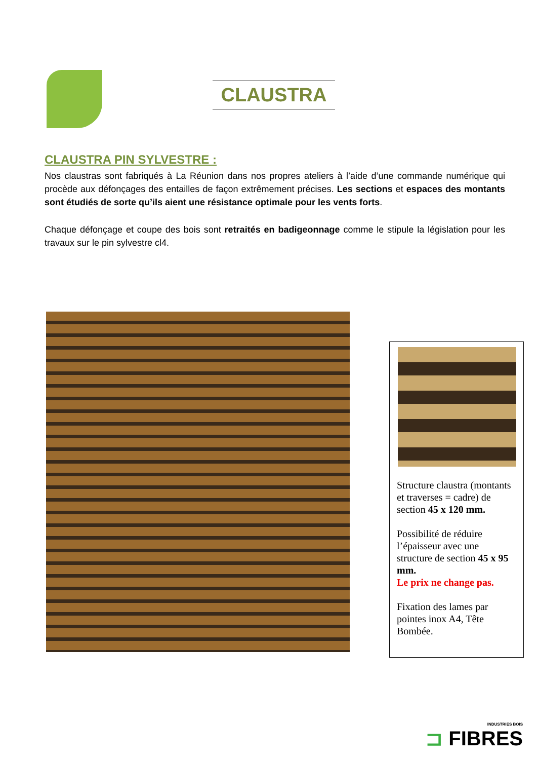CLAUSTRA
CLAUSTRA PIN SYLVESTRE :
Nos claustras sont fabriqués à La Réunion dans nos propres ateliers à l’aide d’une commande numérique qui procède aux défonçages des entailles de façon extrêmement précises. Les sections et espaces des montants sont étudiés de sorte qu’ils aient une résistance optimale pour les vents forts.
Chaque défonçage et coupe des bois sont retraités en badigeonnage comme le stipule la législation pour les travaux sur le pin sylvestre cl4.
Structure claustra (montants et traverses = cadre) de section 45 x 120 mm.
Possibilité de réduire l’épaisseur avec une structure de section 45 x 95 mm.
Le prix ne change pas.
Fixation des lames par pointes inox A4, Tête Bombée.
INDUSTRIES BOIS
⊐ FIBRES